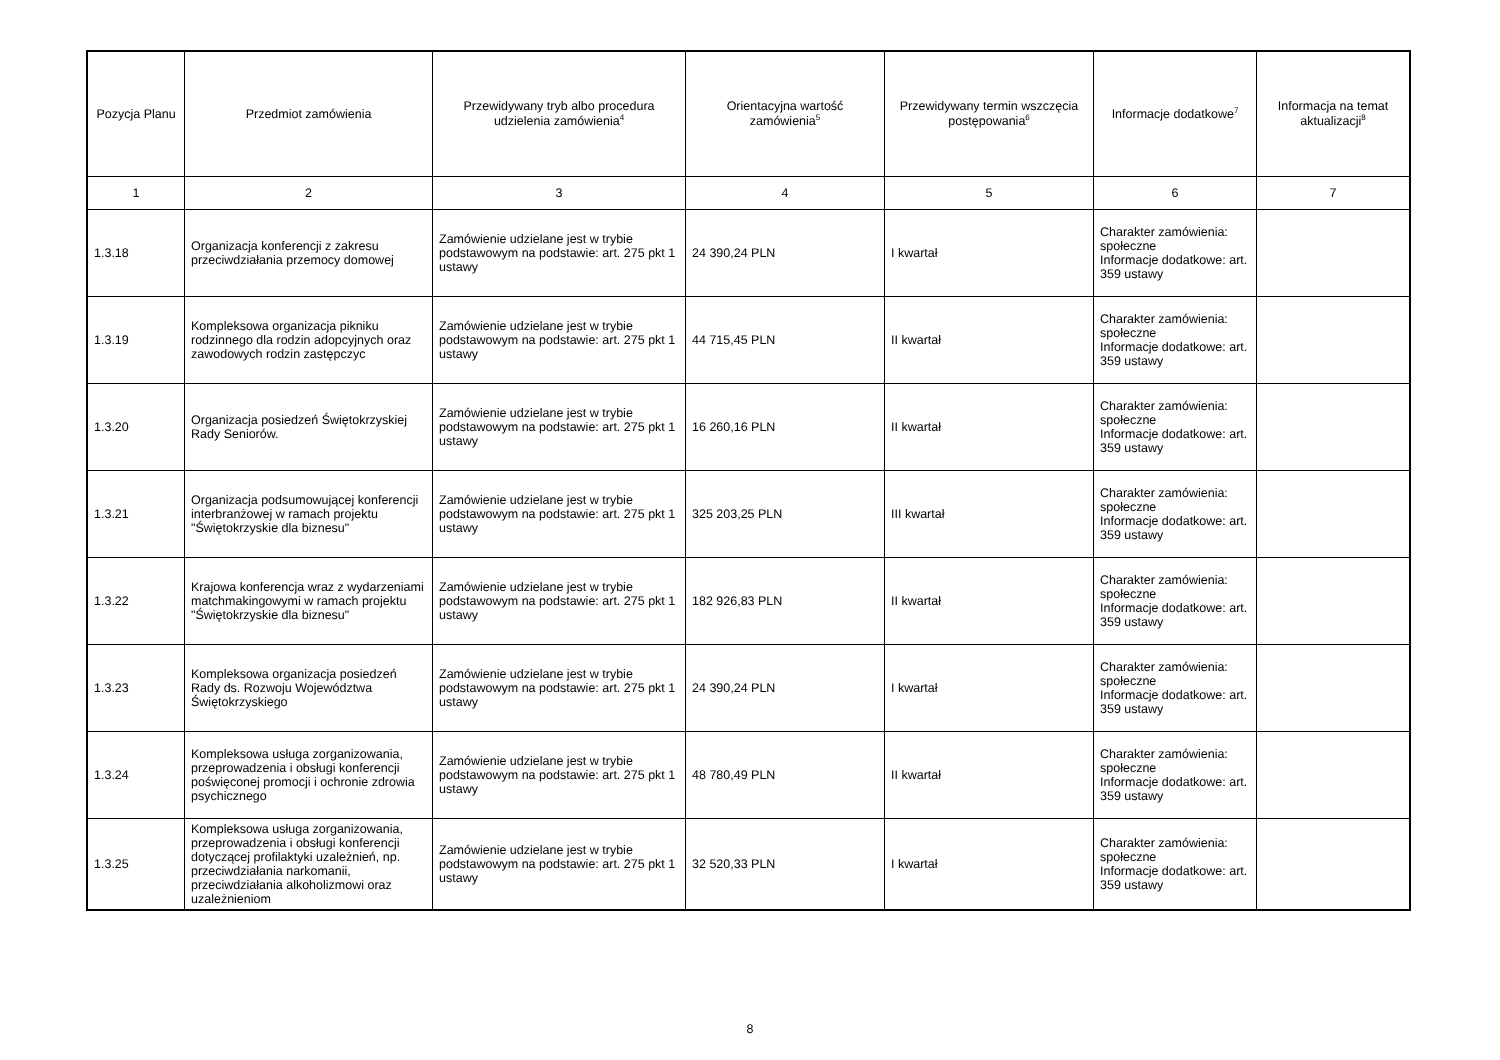| Pozycja Planu | Przedmiot zamówienia | Przewidywany tryb albo procedura udzielenia zamówienia<sup>4</sup> | Orientacyjna wartość zamówienia<sup>5</sup> | Przewidywany termin wszczęcia postępowania<sup>6</sup> | Informacje dodatkowe<sup>7</sup> | Informacja na temat aktualizacji<sup>8</sup> |
| --- | --- | --- | --- | --- | --- | --- |
| 1 | 2 | 3 | 4 | 5 | 6 | 7 |
| 1.3.18 | Organizacja konferencji z zakresu przeciwdziałania przemocy domowej | Zamówienie udzielane jest w trybie podstawowym na podstawie: art. 275 pkt 1 ustawy | 24 390,24 PLN | I kwartał | Charakter zamówienia: społeczne Informacje dodatkowe: art. 359 ustawy | |
| 1.3.19 | Kompleksowa organizacja pikniku rodzinnego dla rodzin adopcyjnych oraz zawodowych rodzin zastępczyc | Zamówienie udzielane jest w trybie podstawowym na podstawie: art. 275 pkt 1 ustawy | 44 715,45 PLN | II kwartał | Charakter zamówienia: społeczne Informacje dodatkowe: art. 359 ustawy | |
| 1.3.20 | Organizacja posiedzeń Świętokrzyskiej Rady Seniorów. | Zamówienie udzielane jest w trybie podstawowym na podstawie: art. 275 pkt 1 ustawy | 16 260,16 PLN | II kwartał | Charakter zamówienia: społeczne Informacje dodatkowe: art. 359 ustawy | |
| 1.3.21 | Organizacja podsumowującej konferencji interbranżowej w ramach projektu "Świętokrzyskie dla biznesu" | Zamówienie udzielane jest w trybie podstawowym na podstawie: art. 275 pkt 1 ustawy | 325 203,25 PLN | III kwartał | Charakter zamówienia: społeczne Informacje dodatkowe: art. 359 ustawy | |
| 1.3.22 | Krajowa konferencja wraz z wydarzeniami matchmakingowymi w ramach projektu "Świętokrzyskie dla biznesu" | Zamówienie udzielane jest w trybie podstawowym na podstawie: art. 275 pkt 1 ustawy | 182 926,83 PLN | II kwartał | Charakter zamówienia: społeczne Informacje dodatkowe: art. 359 ustawy | |
| 1.3.23 | Kompleksowa organizacja posiedzeń Rady ds. Rozwoju Województwa Świętokrzyskiego | Zamówienie udzielane jest w trybie podstawowym na podstawie: art. 275 pkt 1 ustawy | 24 390,24 PLN | I kwartał | Charakter zamówienia: społeczne Informacje dodatkowe: art. 359 ustawy | |
| 1.3.24 | Kompleksowa usługa zorganizowania, przeprowadzenia i obsługi konferencji poświęconej promocji i ochronie zdrowia psychicznego | Zamówienie udzielane jest w trybie podstawowym na podstawie: art. 275 pkt 1 ustawy | 48 780,49 PLN | II kwartał | Charakter zamówienia: społeczne Informacje dodatkowe: art. 359 ustawy | |
| 1.3.25 | Kompleksowa usługa zorganizowania, przeprowadzenia i obsługi konferencji dotyczącej profilaktyki uzależnień, np. przeciwdziałania narkomanii, przeciwdziałania alkoholizmowi oraz uzależnieniom | Zamówienie udzielane jest w trybie podstawowym na podstawie: art. 275 pkt 1 ustawy | 32 520,33 PLN | I kwartał | Charakter zamówienia: społeczne Informacje dodatkowe: art. 359 ustawy | |
8